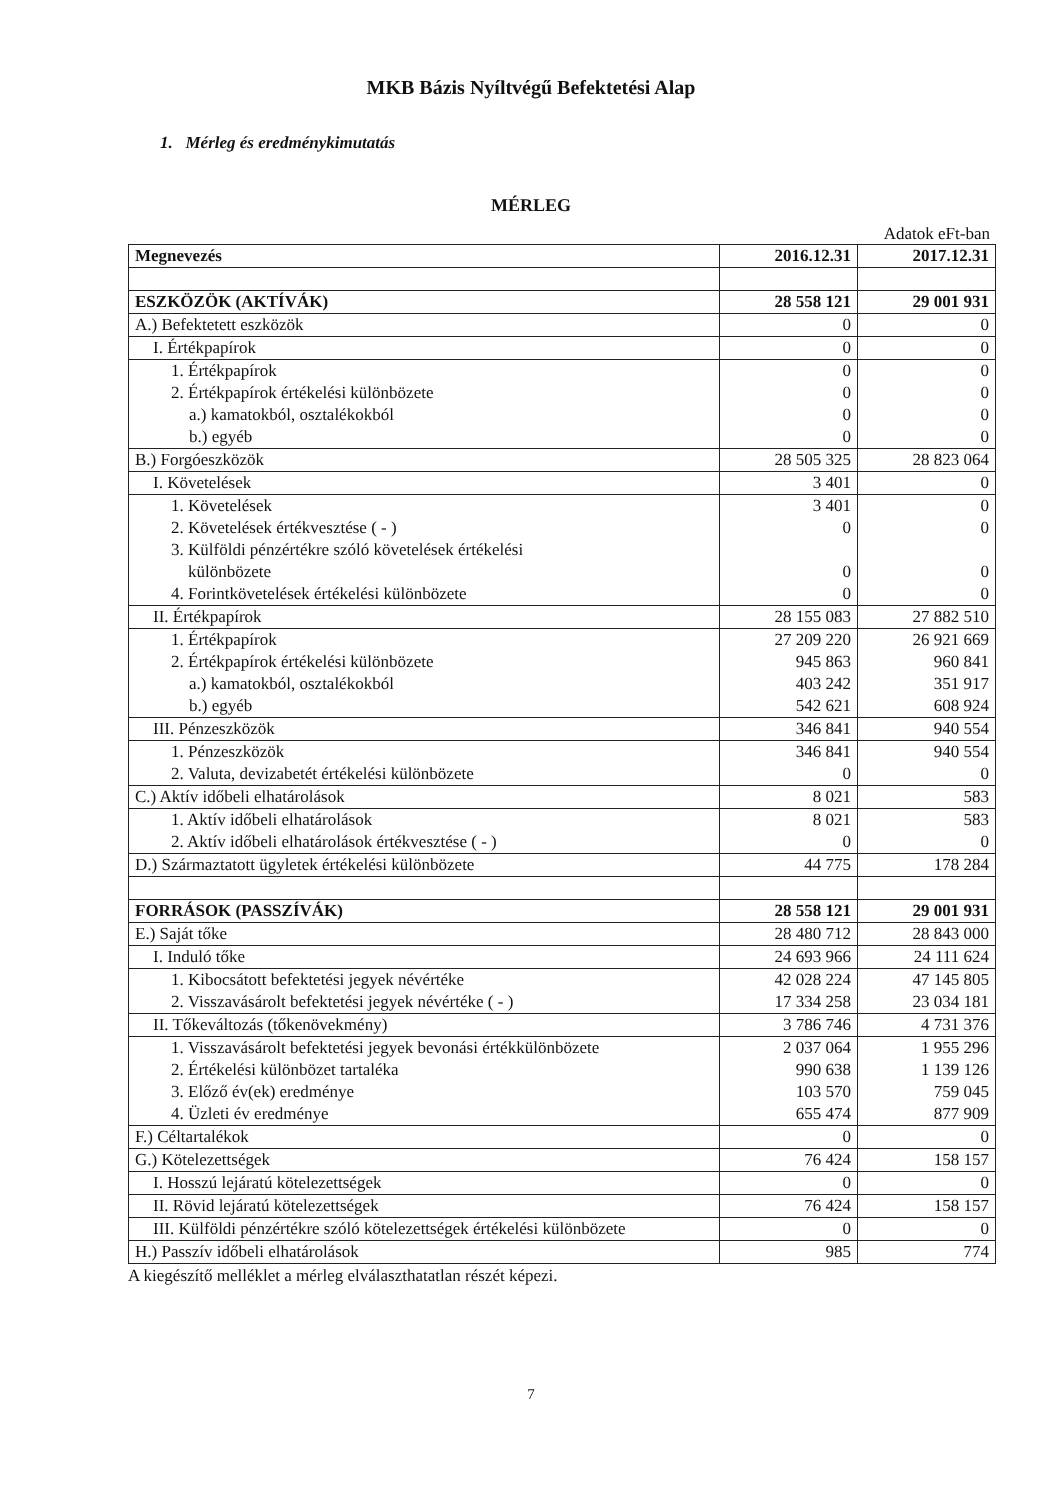MKB Bázis Nyíltvégű Befektetési Alap
1. Mérleg és eredménykimutatás
MÉRLEG
Adatok eFt-ban
| Megnevezés | 2016.12.31 | 2017.12.31 |
| ESZKÖZÖK (AKTÍVÁK) | 28 558 121 | 29 001 931 |
| A.) Befektetett eszközök | 0 | 0 |
| I. Értékpapírok | 0 | 0 |
| 1. Értékpapírok | 0 | 0 |
| 2. Értékpapírok értékelési különbözete | 0 | 0 |
| a.) kamatokból, osztalékokból | 0 | 0 |
| b.) egyéb | 0 | 0 |
| B.) Forgóeszközök | 28 505 325 | 28 823 064 |
| I. Követelések | 3 401 | 0 |
| 1. Követelések | 3 401 | 0 |
| 2. Követelések értékvesztése ( - ) | 0 | 0 |
| 3. Külföldi pénzértékre szóló követelések értékelési különbözete | 0 | 0 |
| 4. Forintkövetelések értékelési különbözete | 0 | 0 |
| II. Értékpapírok | 28 155 083 | 27 882 510 |
| 1. Értékpapírok | 27 209 220 | 26 921 669 |
| 2. Értékpapírok értékelési különbözete | 945 863 | 960 841 |
| a.) kamatokból, osztalékokból | 403 242 | 351 917 |
| b.) egyéb | 542 621 | 608 924 |
| III. Pénzeszközök | 346 841 | 940 554 |
| 1. Pénzeszközök | 346 841 | 940 554 |
| 2. Valuta, devizabetét értékelési különbözete | 0 | 0 |
| C.) Aktív időbeli elhatárolások | 8 021 | 583 |
| 1. Aktív időbeli elhatárolások | 8 021 | 583 |
| 2. Aktív időbeli elhatárolások értékvesztése ( - ) | 0 | 0 |
| D.) Származtatott ügyletek értékelési különbözete | 44 775 | 178 284 |
| FORRÁSOK (PASSZÍVÁK) | 28 558 121 | 29 001 931 |
| E.) Saját tőke | 28 480 712 | 28 843 000 |
| I. Induló tőke | 24 693 966 | 24 111 624 |
| 1. Kibocsátott befektetési jegyek névértéke | 42 028 224 | 47 145 805 |
| 2. Visszavásárolt befektetési jegyek névértéke ( - ) | 17 334 258 | 23 034 181 |
| II. Tőkeváltozás (tőkenövekmény) | 3 786 746 | 4 731 376 |
| 1. Visszavásárolt befektetési jegyek bevonási értékkülönbözete | 2 037 064 | 1 955 296 |
| 2. Értékelési különbözet tartaléka | 990 638 | 1 139 126 |
| 3. Előző év(ek) eredménye | 103 570 | 759 045 |
| 4. Üzleti év eredménye | 655 474 | 877 909 |
| F.) Céltartalékok | 0 | 0 |
| G.) Kötelezettségek | 76 424 | 158 157 |
| I. Hosszú lejáratú kötelezettségek | 0 | 0 |
| II. Rövid lejáratú kötelezettségek | 76 424 | 158 157 |
| III. Külföldi pénzértékre szóló kötelezettségek értékelési különbözete | 0 | 0 |
| H.) Passzív időbeli elhatárolások | 985 | 774 |
A kiegészítő melléklet a mérleg elválaszthatatlan részét képezi.
7